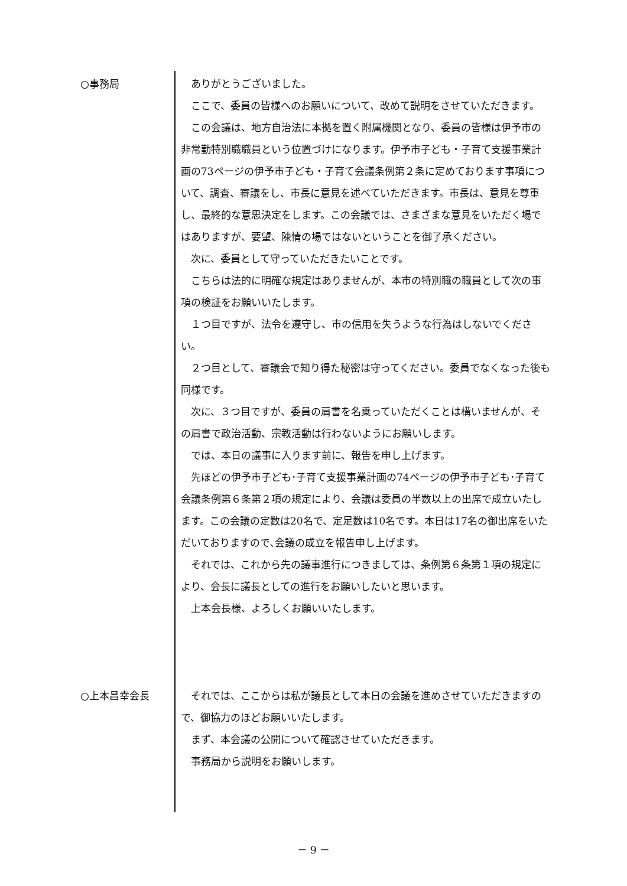○事務局 ありがとうございました。
ここで、委員の皆様へのお願いについて、改めて説明をさせていただきます。
この会議は、地方自治法に本拠を置く附属機関となり、委員の皆様は伊予市の非常勤特別職職員という位置づけになります。伊予市子ども・子育て支援事業計画の73ページの伊予市子ども・子育て会議条例第２条に定めております事項について、調査、審議をし、市長に意見を述べていただきます。市長は、意見を尊重し、最終的な意思決定をします。この会議では、さまざまな意見をいただく場ではありますが、要望、陳情の場ではないということを御了承ください。
次に、委員として守っていただきたいことです。
こちらは法的に明確な規定はありませんが、本市の特別職の職員として次の事項の検証をお願いいたします。
１つ目ですが、法令を遵守し、市の信用を失うような行為はしないでください。
２つ目として、審議会で知り得た秘密は守ってください。委員でなくなった後も同様です。
次に、３つ目ですが、委員の肩書を名乗っていただくことは構いませんが、その肩書で政治活動、宗教活動は行わないようにお願いします。
では、本日の議事に入ります前に、報告を申し上げます。
先ほどの伊予市子ども･子育て支援事業計画の74ページの伊予市子ども･子育て会議条例第６条第２項の規定により、会議は委員の半数以上の出席で成立いたします。この会議の定数は20名で、定足数は10名です。本日は17名の御出席をいただいておりますので､会議の成立を報告申し上げます。
それでは、これから先の議事進行につきましては、条例第６条第１項の規定により、会長に議長としての進行をお願いしたいと思います。
上本会長様、よろしくお願いいたします。
○上本昌幸会長 それでは、ここからは私が議長として本日の会議を進めさせていただきますので、御協力のほどお願いいたします。
まず、本会議の公開について確認させていただきます。
事務局から説明をお願いします。
－ 9 －